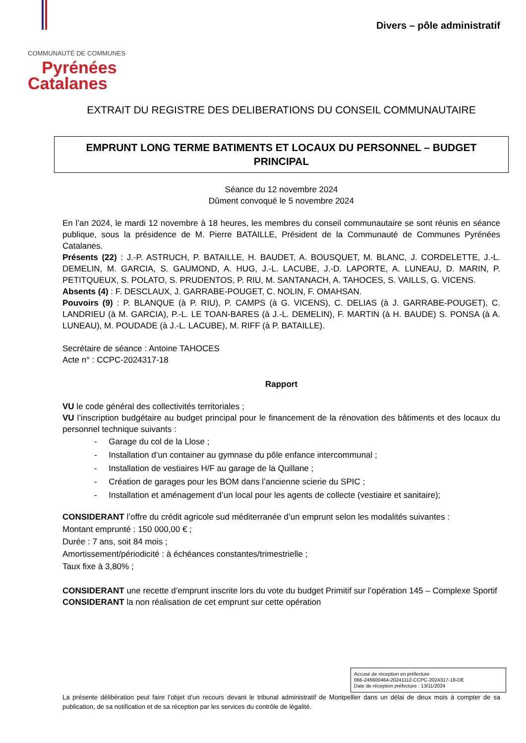COMMUNAUTÉ DE COMMUNES
Pyrénées
Catalanes
Divers – pôle administratif
EXTRAIT DU REGISTRE DES DELIBERATIONS DU CONSEIL COMMUNAUTAIRE
EMPRUNT LONG TERME BATIMENTS ET LOCAUX DU PERSONNEL – BUDGET PRINCIPAL
Séance du 12 novembre 2024
Dûment convoqué le 5 novembre 2024
En l’an 2024, le mardi 12 novembre à 18 heures, les membres du conseil communautaire se sont réunis en séance publique, sous la présidence de M. Pierre BATAILLE, Président de la Communauté de Communes Pyrénées Catalanes.
Présents (22) : J.-P. ASTRUCH, P. BATAILLE, H. BAUDET, A. BOUSQUET, M. BLANC, J. CORDELETTE, J.-L. DEMELIN, M. GARCIA, S. GAUMOND, A. HUG, J.-L. LACUBE, J.-D. LAPORTE, A. LUNEAU, D. MARIN, P. PETITQUEUX, S. POLATO, S. PRUDENTOS, P. RIU, M. SANTANACH, A. TAHOCES, S. VAILLS, G. VICENS.
Absents (4) : F. DESCLAUX, J. GARRABE-POUGET, C. NOLIN, F. OMAHSAN.
Pouvoirs (9) : P. BLANQUE (à P. RIU), P. CAMPS (à G. VICENS), C. DELIAS (à J. GARRABE-POUGET), C. LANDRIEU (à M. GARCIA), P.-L. LE TOAN-BARES (à J.-L. DEMELIN), F. MARTIN (à H. BAUDE) S. PONSA (à A. LUNEAU), M. POUDADE (à J.-L. LACUBE), M. RIFF (à P. BATAILLE).
Secrétaire de séance : Antoine TAHOCES
Acte n° : CCPC-2024317-18
Rapport
VU le code général des collectivités territoriales ;
VU l’inscription budgétaire au budget principal pour le financement de la rénovation des bâtiments et des locaux du personnel technique suivants :
- Garage du col de la Llose ;
- Installation d’un container au gymnase du pôle enfance intercommunal ;
- Installation de vestiaires H/F au garage de la Quillane ;
- Création de garages pour les BOM dans l’ancienne scierie du SPIC ;
- Installation et aménagement d’un local pour les agents de collecte (vestiaire et sanitaire);
CONSIDERANT l’offre du crédit agricole sud méditerranée d’un emprunt selon les modalités suivantes :
Montant emprunté : 150 000,00 € ;
Durée : 7 ans, soit 84 mois ;
Amortissement/périodicité : à échéances constantes/trimestrielle ;
Taux fixe à 3,80% ;
CONSIDERANT une recette d’emprunt inscrite lors du vote du budget Primitif sur l’opération 145 – Complexe Sportif
CONSIDERANT la non réalisation de cet emprunt sur cette opération
Accusé de réception en préfecture
066-246600464-20241112-CCPC-2024317-18-DE
Date de réception préfecture : 13/11/2024
La présente délibération peut faire l’objet d’un recours devant le tribunal administratif de Montpellier dans un délai de deux mois à compter de sa publication, de sa notification et de sa réception par les services du contrôle de légalité.